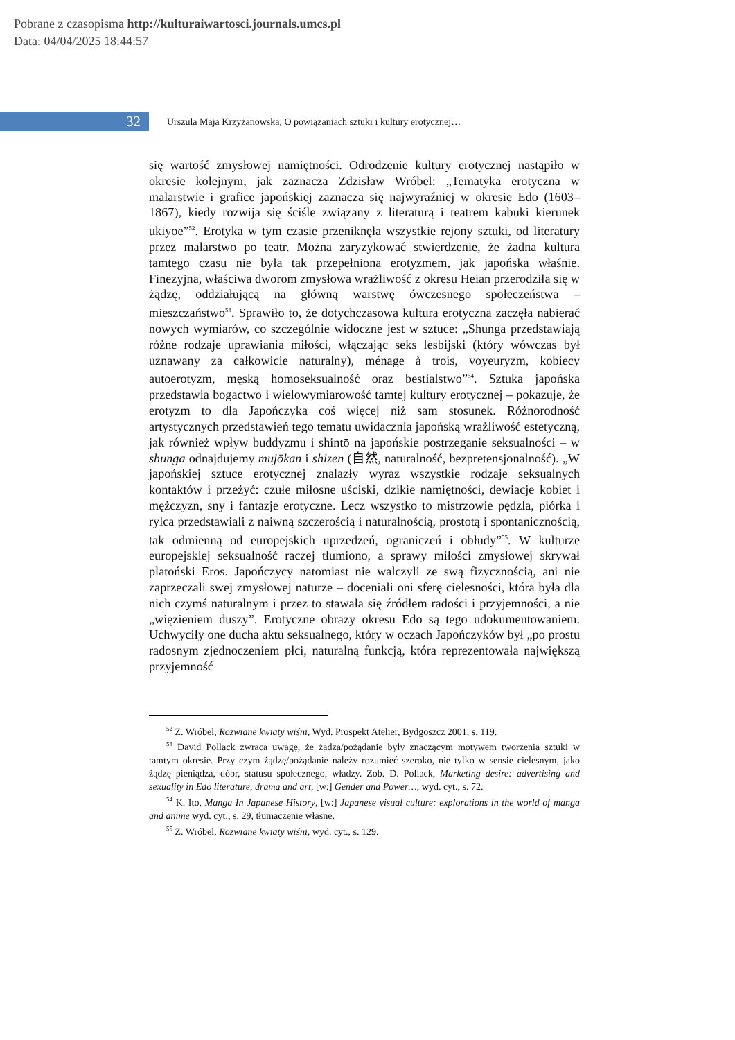Pobrane z czasopisma http://kulturaiwartosci.journals.umcs.pl
Data: 04/04/2025 18:44:57
32
Urszula Maja Krzyżanowska, O powiązaniach sztuki i kultury erotycznej…
się wartość zmysłowej namiętności. Odrodzenie kultury erotycznej nastąpiło w okresie kolejnym, jak zaznacza Zdzisław Wróbel: „Tematyka erotyczna w malarstwie i grafice japońskiej zaznacza się najwyraźniej w okresie Edo (1603–1867), kiedy rozwija się ściśle związany z literaturą i teatrem kabuki kierunek ukiyoe”<sup>52</sup>. Erotyka w tym czasie przeniknęła wszystkie rejony sztuki, od literatury przez malarstwo po teatr. Można zaryzykować stwierdzenie, że żadna kultura tamtego czasu nie była tak przepełniona erotyzmem, jak japońska właśnie. Finezyjna, właściwa dworom zmysłowa wrażliwość z okresu Heian przerodziła się w żądzę, oddziałującą na główną warstwę ówczesnego społeczeństwa – mieszczaństwo<sup>53</sup>. Sprawiło to, że dotychczasowa kultura erotyczna zaczęła nabierać nowych wymiarów, co szczególnie widoczne jest w sztuce: „Shunga przedstawiają różne rodzaje uprawiania miłości, włączając seks lesbijski (który wówczas był uznawany za całkowicie naturalny), ménage à trois, voyeuryzm, kobiecy autoerotyzm, męską homoseksualność oraz bestialstwo”<sup>54</sup>. Sztuka japońska przedstawia bogactwo i wielowymiarowość tamtej kultury erotycznej – pokazuje, że erotyzm to dla Japończyka coś więcej niż sam stosunek. Różnorodność artystycznych przedstawień tego tematu uwidacznia japońską wrażliwość estetyczną, jak również wpływ buddyzmu i shintō na japońskie postrzeganie seksualności – w shunga odnajdujemy mujōkan i shizen (自然, naturalność, bezpretensjonalność). „W japońskiej sztuce erotycznej znalazły wyraz wszystkie rodzaje seksualnych kontaktów i przeżyć: czułe miłosne uściski, dzikie namiętności, dewiacje kobiet i mężczyzn, sny i fantazje erotyczne. Lecz wszystko to mistrzowie pędzla, piórka i rylca przedstawiali z naiwną szczerością i naturalnością, prostotą i spontanicznością, tak odmienną od europejskich uprzedzeń, ograniczeń i obłudy”<sup>55</sup>. W kulturze europejskiej seksualność raczej tłumiono, a sprawy miłości zmysłowej skrywał platoński Eros. Japończycy natomiast nie walczyli ze swą fizycznością, ani nie zaprzeczali swej zmysłowej naturze – doceniali oni sferę cielesności, która była dla nich czymś naturalnym i przez to stawała się źródłem radości i przyjemności, a nie „więzieniem duszy”. Erotyczne obrazy okresu Edo są tego udokumentowaniem. Uchwyciły one ducha aktu seksualnego, który w oczach Japończyków był „po prostu radosnym zjednoczeniem płci, naturalną funkcją, która reprezentowała największą przyjemność
<sup>52</sup> Z. Wróbel, Rozwiane kwiaty wiśni, Wyd. Prospekt Atelier, Bydgoszcz 2001, s. 119.
<sup>53</sup> David Pollack zwraca uwagę, że żądza/pożądanie były znaczącym motywem tworzenia sztuki w tamtym okresie. Przy czym żądzę/pożądanie należy rozumieć szeroko, nie tylko w sensie cielesnym, jako żądzę pieniądza, dóbr, statusu społecznego, władzy. Zob. D. Pollack, Marketing desire: advertising and sexuality in Edo literature, drama and art, [w:] Gender and Power…, wyd. cyt., s. 72.
<sup>54</sup> K. Ito, Manga In Japanese History, [w:] Japanese visual culture: explorations in the world of manga and anime wyd. cyt., s. 29, tłumaczenie własne.
<sup>55</sup> Z. Wróbel, Rozwiane kwiaty wiśni, wyd. cyt., s. 129.